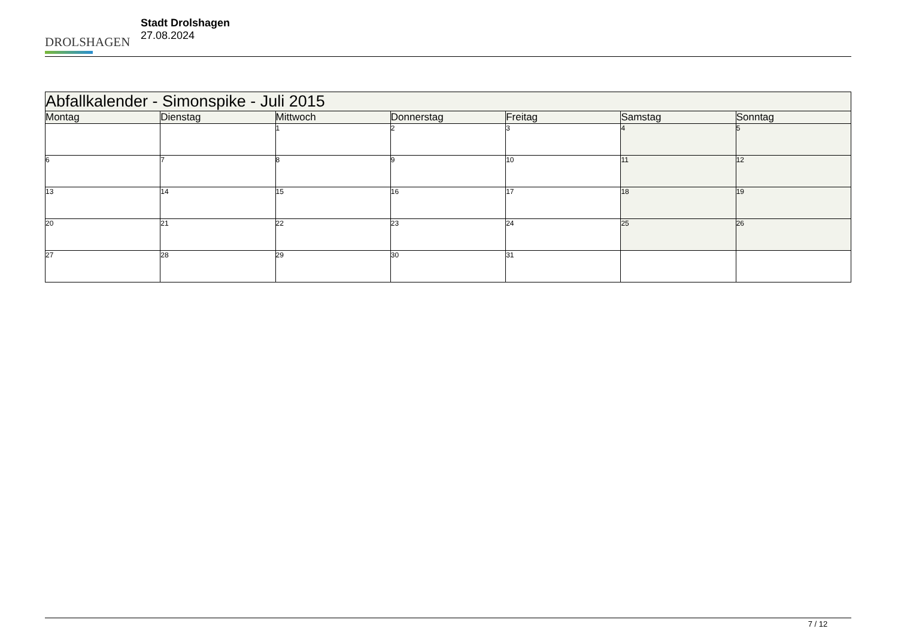DROLSHAGEN
Stadt Drolshagen
27.08.2024
| Abfallkalender - Simonspike - Juli 2015 | | | | | | |
| --- | --- | --- | --- | --- | --- | --- |
| Montag | Dienstag | Mittwoch | Donnerstag | Freitag | Samstag | Sonntag |
| | | 1 | 2 | 3 | 4 | 5 |
| 6 | 7 | 8 | 9 | 10 | 11 | 12 |
| 13 | 14 | 15 | 16 | 17 | 18 | 19 |
| 20 | 21 | 22 | 23 | 24 | 25 | 26 |
| 27 | 28 | 29 | 30 | 31 | | |
7 / 12